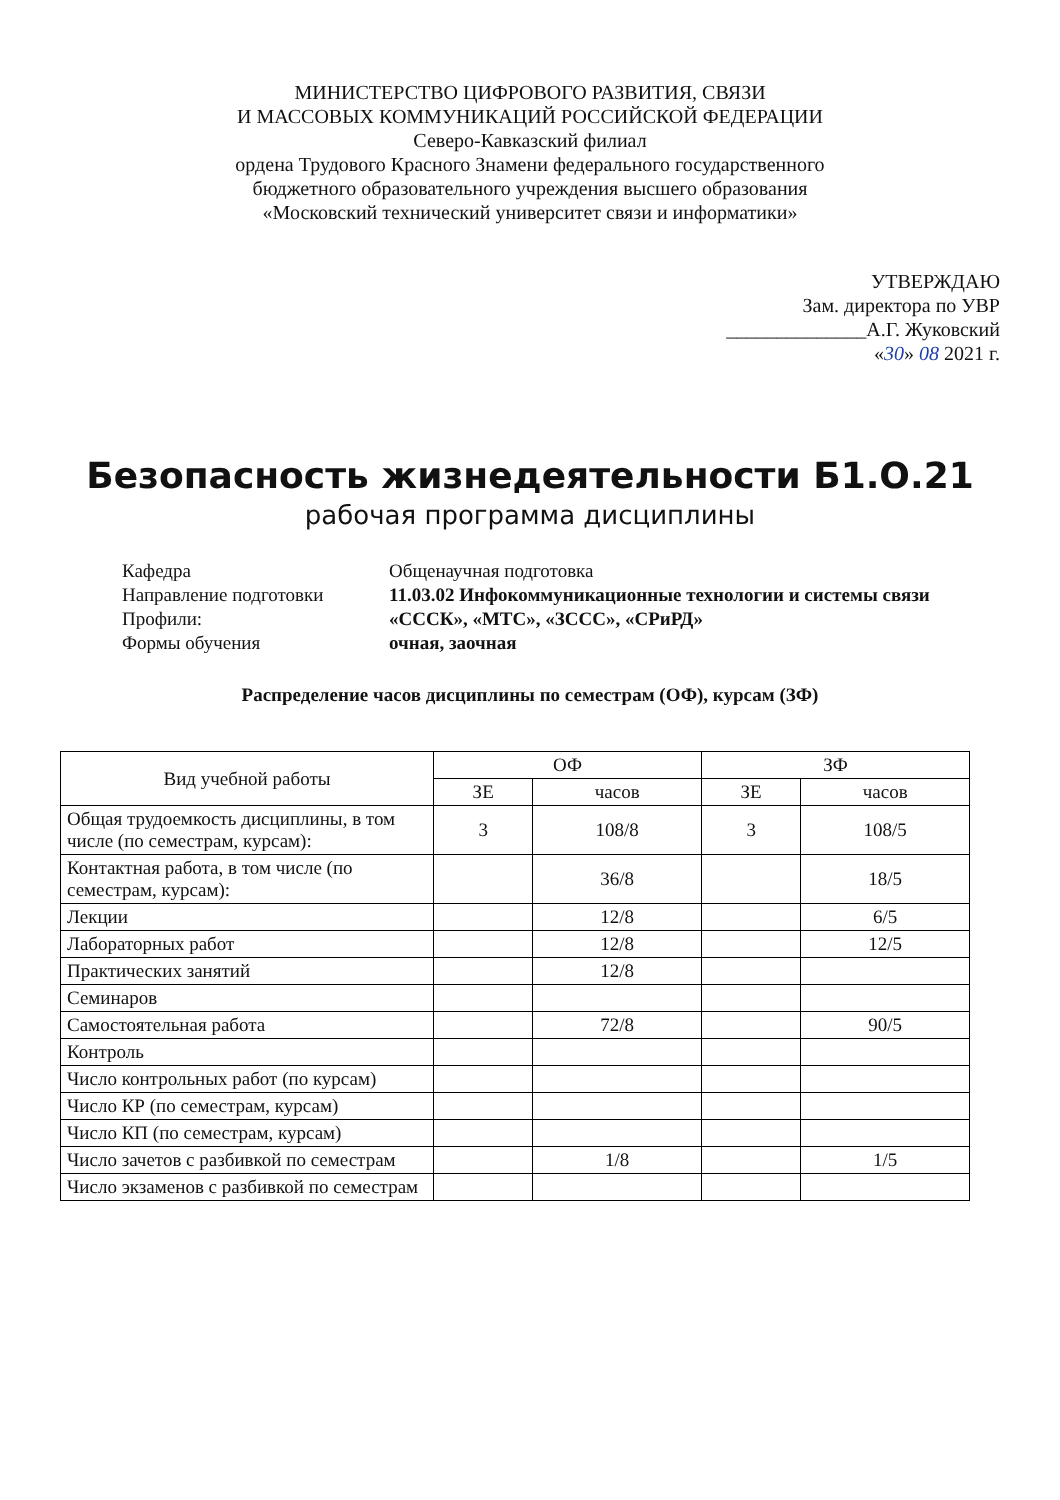МИНИСТЕРСТВО ЦИФРОВОГО РАЗВИТИЯ, СВЯЗИ
И МАССОВЫХ КОММУНИКАЦИЙ РОССИЙСКОЙ ФЕДЕРАЦИИ
Северо-Кавказский филиал
ордена Трудового Красного Знамени федерального государственного
бюджетного образовательного учреждения высшего образования
«Московский технический университет связи и информатики»
УТВЕРЖДАЮ
Зам. директора по УВР
______________А.Г. Жуковский
«30» 08 2021 г.
Безопасность жизнедеятельности Б1.О.21
рабочая программа дисциплины
| Кафедра | Общенаучная подготовка |
| Направление подготовки | 11.03.02 Инфокоммуникационные технологии и системы связи |
| Профили: | «СССК», «МТС», «ЗССС», «СРиРД» |
| Формы обучения | очная, заочная |
Распределение часов дисциплины по семестрам (ОФ), курсам (ЗФ)
| Вид учебной работы | ОФ | | ЗФ | |
| --- | --- | --- | --- | --- |
| | ЗЕ | часов | ЗЕ | часов |
| Общая трудоемкость дисциплины, в том числе (по семестрам, курсам): | 3 | 108/8 | 3 | 108/5 |
| Контактная работа, в том числе (по семестрам, курсам): | | 36/8 | | 18/5 |
| Лекции | | 12/8 | | 6/5 |
| Лабораторных работ | | 12/8 | | 12/5 |
| Практических занятий | | 12/8 | | |
| Семинаров | | | | |
| Самостоятельная работа | | 72/8 | | 90/5 |
| Контроль | | | | |
| Число контрольных работ (по курсам) | | | | |
| Число КР (по семестрам, курсам) | | | | |
| Число КП (по семестрам, курсам) | | | | |
| Число зачетов с разбивкой по семестрам | | 1/8 | | 1/5 |
| Число экзаменов с разбивкой по семестрам | | | | |